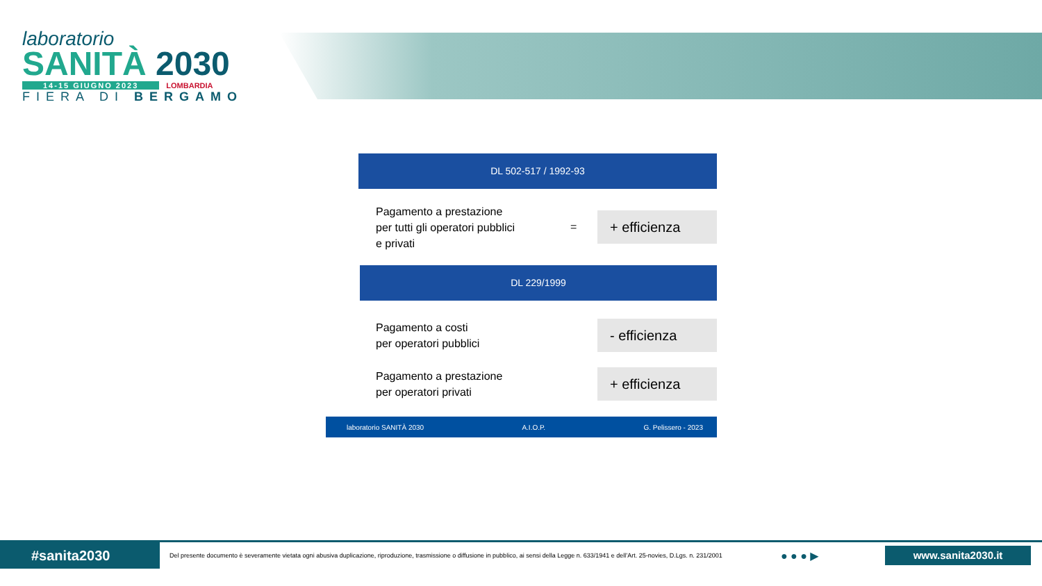laboratorio
SANITÀ 2030
14-15 GIUGNO 2023 LOMBARDIA
FIERA DI BERGAMO
DL 502-517 / 1992-93
Pagamento a prestazione
per tutti gli operatori pubblici
e privati
=
+ efficienza
DL 229/1999
Pagamento a costi
per operatori pubblici
- efficienza
Pagamento a prestazione
per operatori privati
+ efficienza
laboratorio SANITÀ 2030 A.I.O.P. G. Pelissero - 2023
#sanita2030
Del presente documento è severamente vietata ogni abusiva duplicazione, riproduzione, trasmissione o diffusione in pubblico, ai sensi della Legge n. 633/1941 e dell’Art. 25-novies, D.Lgs. n. 231/2001
● ● ● ▶
www.sanita2030.it